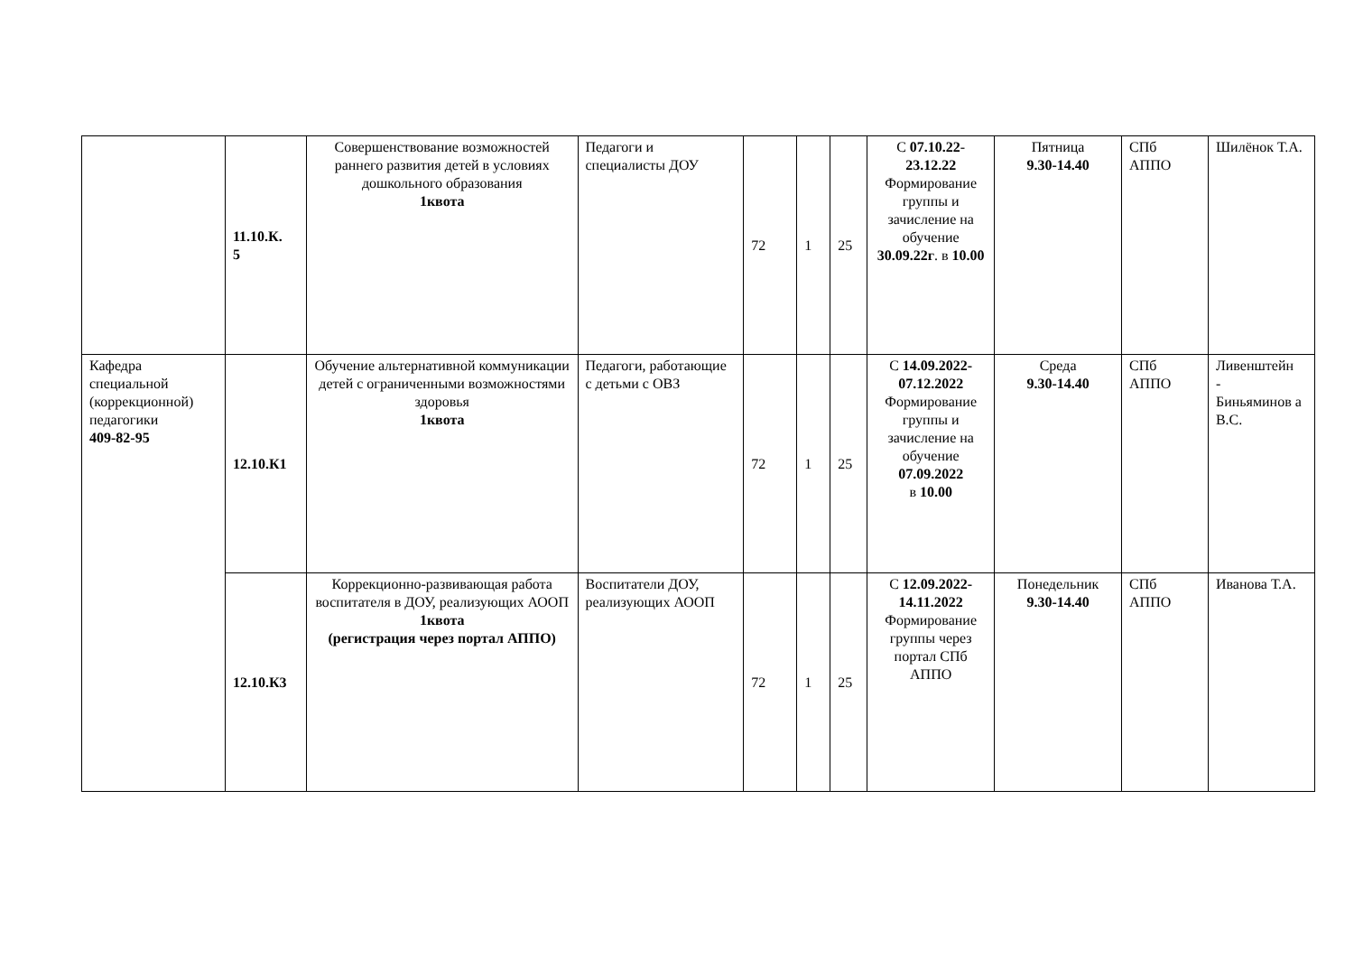| | 11.10.К. 5 | Совершенствование возможностей раннего развития детей в условиях дошкольного образования 1квота | Педагоги и специалисты ДОУ | 72 | 1 | 25 | С 07.10.22 - 23.12.22 Формирование группы и зачисление на обучение 30.09.22г . в 10.00 | Пятница 9.30-14.40 | СПб АППО | Шилёнок Т.А. |
| Кафедра специальной (коррекционной) педагогики 409-82-95 | 12.10.К1 | Обучение альтернативной коммуникации детей с ограниченными возможностями здоровья 1квота | Педагоги, работающие с детьми с ОВЗ | 72 | 1 | 25 | С 14.09.2022- 07.12.2022 Формирование группы и зачисление на обучение 07.09.2022 в 10.00 | Среда 9.30-14.40 | СПб АППО | Ливенштейн - Биньяминов а В.С. |
| | 12.10.К3 | Коррекционно-развивающая работа воспитателя в ДОУ, реализующих АООП 1квота (регистрация через портал АППО) | Воспитатели ДОУ, реализующих АООП | 72 | 1 | 25 | С 12.09.2022- 14.11.2022 Формирование группы через портал СПб АППО | Понедельник 9.30-14.40 | СПб АППО | Иванова Т.А. |